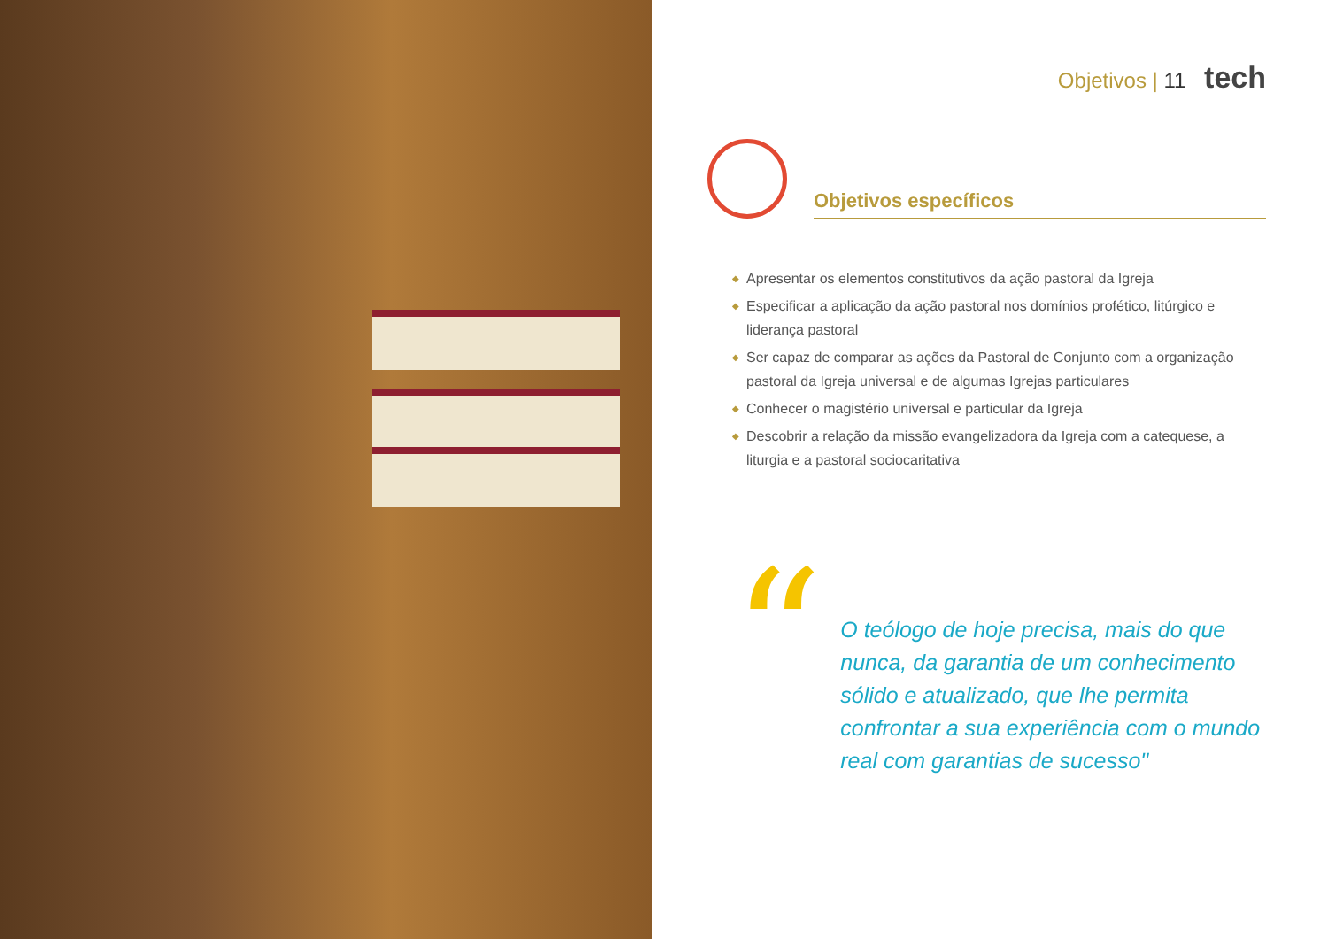Objetivos | 11 tech
Objetivos específicos
◆ Apresentar os elementos constitutivos da ação pastoral da Igreja
◆ Especificar a aplicação da ação pastoral nos domínios profético, litúrgico e liderança pastoral
◆ Ser capaz de comparar as ações da Pastoral de Conjunto com a organização pastoral da Igreja universal e de algumas Igrejas particulares
◆ Conhecer o magistério universal e particular da Igreja
◆ Descobrir a relação da missão evangelizadora da Igreja com a catequese, a liturgia e a pastoral sociocaritativa
“
O teólogo de hoje precisa, mais do que nunca, da garantia de um conhecimento sólido e atualizado, que lhe permita confrontar a sua experiência com o mundo real com garantias de sucesso"